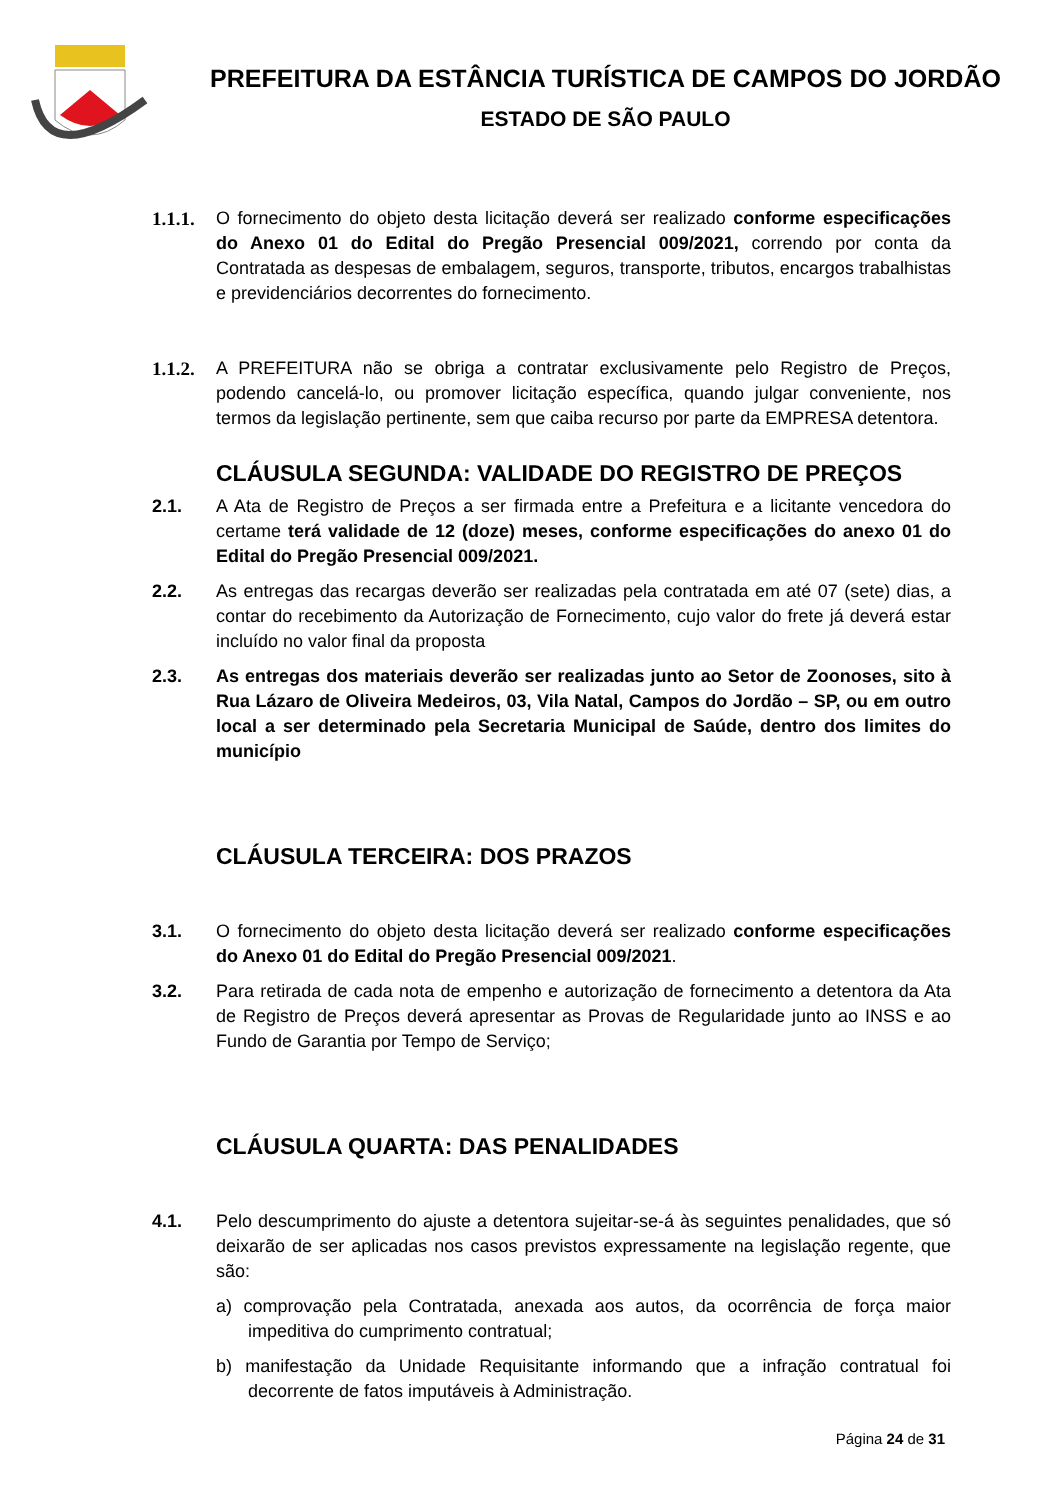PREFEITURA DA ESTÂNCIA TURÍSTICA DE CAMPOS DO JORDÃO
ESTADO DE SÃO PAULO
1.1.1. O fornecimento do objeto desta licitação deverá ser realizado conforme especificações do Anexo 01 do Edital do Pregão Presencial 009/2021, correndo por conta da Contratada as despesas de embalagem, seguros, transporte, tributos, encargos trabalhistas e previdenciários decorrentes do fornecimento.
1.1.2. A PREFEITURA não se obriga a contratar exclusivamente pelo Registro de Preços, podendo cancelá-lo, ou promover licitação específica, quando julgar conveniente, nos termos da legislação pertinente, sem que caiba recurso por parte da EMPRESA detentora.
CLÁUSULA SEGUNDA: VALIDADE DO REGISTRO DE PREÇOS
2.1. A Ata de Registro de Preços a ser firmada entre a Prefeitura e a licitante vencedora do certame terá validade de 12 (doze) meses, conforme especificações do anexo 01 do Edital do Pregão Presencial 009/2021.
2.2. As entregas das recargas deverão ser realizadas pela contratada em até 07 (sete) dias, a contar do recebimento da Autorização de Fornecimento, cujo valor do frete já deverá estar incluído no valor final da proposta
2.3. As entregas dos materiais deverão ser realizadas junto ao Setor de Zoonoses, sito à Rua Lázaro de Oliveira Medeiros, 03, Vila Natal, Campos do Jordão – SP, ou em outro local a ser determinado pela Secretaria Municipal de Saúde, dentro dos limites do município
CLÁUSULA TERCEIRA: DOS PRAZOS
3.1. O fornecimento do objeto desta licitação deverá ser realizado conforme especificações do Anexo 01 do Edital do Pregão Presencial 009/2021.
3.2. Para retirada de cada nota de empenho e autorização de fornecimento a detentora da Ata de Registro de Preços deverá apresentar as Provas de Regularidade junto ao INSS e ao Fundo de Garantia por Tempo de Serviço;
CLÁUSULA QUARTA: DAS PENALIDADES
4.1. Pelo descumprimento do ajuste a detentora sujeitar-se-á às seguintes penalidades, que só deixarão de ser aplicadas nos casos previstos expressamente na legislação regente, que são:
a) comprovação pela Contratada, anexada aos autos, da ocorrência de força maior impeditiva do cumprimento contratual;
b) manifestação da Unidade Requisitante informando que a infração contratual foi decorrente de fatos imputáveis à Administração.
Página 24 de 31